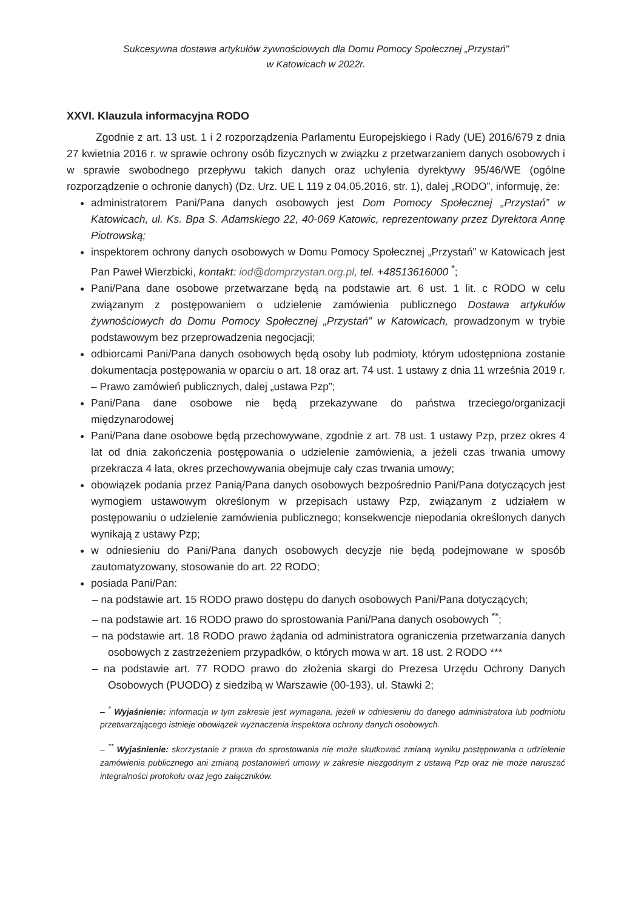Sukcesywna dostawa artykułów żywnościowych dla Domu Pomocy Społecznej „Przystań”
w Katowicach w 2022r.
XXVI. Klauzula informacyjna RODO
Zgodnie z art. 13 ust. 1 i 2 rozporządzenia Parlamentu Europejskiego i Rady (UE) 2016/679 z dnia 27 kwietnia 2016 r. w sprawie ochrony osób fizycznych w związku z przetwarzaniem danych osobowych i w sprawie swobodnego przepływu takich danych oraz uchylenia dyrektywy 95/46/WE (ogólne rozporządzenie o ochronie danych) (Dz. Urz. UE L 119 z 04.05.2016, str. 1), dalej „RODO”, informuję, że:
administratorem Pani/Pana danych osobowych jest Dom Pomocy Społecznej „Przystań” w Katowicach, ul. Ks. Bpa S. Adamskiego 22, 40-069 Katowic, reprezentowany przez Dyrektora Annę Piotrowską;
inspektorem ochrony danych osobowych w Domu Pomocy Społecznej „Przystań” w Katowicach jest Pan Paweł Wierzbicki, kontakt: iod@domprzystan.org.pl, tel. +48513616000 <sup>*</sup>;
Pani/Pana dane osobowe przetwarzane będą na podstawie art. 6 ust. 1 lit. c RODO w celu związanym z postępowaniem o udzielenie zamówienia publicznego Dostawa artykułów żywnościowych do Domu Pomocy Społecznej „Przystań” w Katowicach, prowadzonym w trybie podstawowym bez przeprowadzenia negocjacji;
odbiorcami Pani/Pana danych osobowych będą osoby lub podmioty, którym udostępniona zostanie dokumentacja postępowania w oparciu o art. 18 oraz art. 74 ust. 1 ustawy z dnia 11 września 2019 r. – Prawo zamówień publicznych, dalej „ustawa Pzp”;
Pani/Pana dane osobowe nie będą przekazywane do państwa trzeciego/organizacji międzynarodowej
Pani/Pana dane osobowe będą przechowywane, zgodnie z art. 78 ust. 1 ustawy Pzp, przez okres 4 lat od dnia zakończenia postępowania o udzielenie zamówienia, a jeżeli czas trwania umowy przekracza 4 lata, okres przechowywania obejmuje cały czas trwania umowy;
obowiązek podania przez Panią/Pana danych osobowych bezpośrednio Pani/Pana dotyczących jest wymogiem ustawowym określonym w przepisach ustawy Pzp, związanym z udziałem w postępowaniu o udzielenie zamówienia publicznego; konsekwencje niepodania określonych danych wynikają z ustawy Pzp;
w odniesieniu do Pani/Pana danych osobowych decyzje nie będą podejmowane w sposób zautomatyzowany, stosowanie do art. 22 RODO;
posiada Pani/Pan:
– na podstawie art. 15 RODO prawo dostępu do danych osobowych Pani/Pana dotyczących;
– na podstawie art. 16 RODO prawo do sprostowania Pani/Pana danych osobowych <sup>**</sup>;
– na podstawie art. 18 RODO prawo żądania od administratora ograniczenia przetwarzania danych osobowych z zastrzeżeniem przypadków, o których mowa w art. 18 ust. 2 RODO ***
– na podstawie art. 77 RODO prawo do złożenia skargi do Prezesa Urzędu Ochrony Danych Osobowych (PUODO) z siedzibą w Warszawie (00-193), ul. Stawki 2;
– <sup>*</sup> Wyjaśnienie: informacja w tym zakresie jest wymagana, jeżeli w odniesieniu do danego administratora lub podmiotu przetwarzającego istnieje obowiązek wyznaczenia inspektora ochrony danych osobowych.
– <sup>**</sup> Wyjaśnienie: skorzystanie z prawa do sprostowania nie może skutkować zmianą wyniku postępowania o udzielenie zamówienia publicznego ani zmianą postanowień umowy w zakresie niezgodnym z ustawą Pzp oraz nie może naruszać integralności protokołu oraz jego załączników.